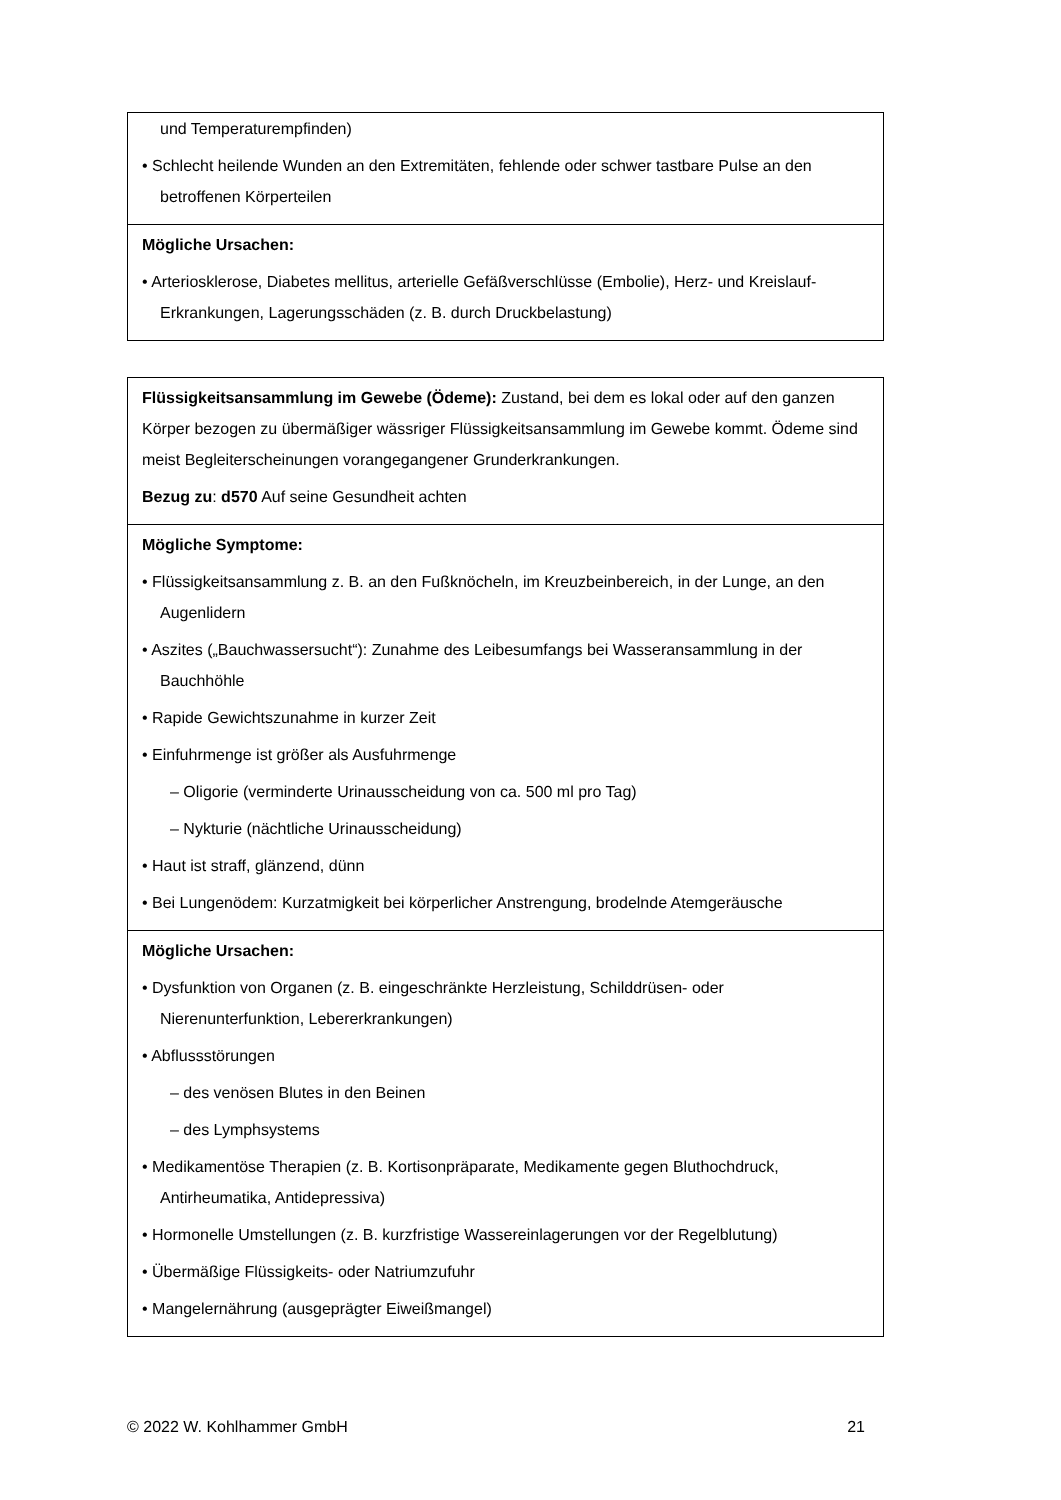| und Temperaturempfinden) • Schlecht heilende Wunden an den Extremitäten, fehlende oder schwer tastbare Pulse an den betroffenen Körperteilen |
| Mögliche Ursachen: • Arteriosklerose, Diabetes mellitus, arterielle Gefäßverschlüsse (Embolie), Herz- und Kreislauf-Erkrankungen, Lagerungsschäden (z. B. durch Druckbelastung) |
| Flüssigkeitsansammlung im Gewebe (Ödeme): Zustand, bei dem es lokal oder auf den ganzen Körper bezogen zu übermäßiger wässriger Flüssigkeitsansammlung im Gewebe kommt. Ödeme sind meist Begleiterscheinungen vorangegangener Grunderkrankungen. Bezug zu : d570 Auf seine Gesundheit achten |
| Mögliche Symptome: • Flüssigkeitsansammlung z. B. an den Fußknöcheln, im Kreuzbeinbereich, in der Lunge, an den Augenlidern • Aszites („Bauchwassersucht“): Zunahme des Leibesumfangs bei Wasseransammlung in der Bauchhöhle • Rapide Gewichtszunahme in kurzer Zeit • Einfuhrmenge ist größer als Ausfuhrmenge – Oligorie (verminderte Urinausscheidung von ca. 500 ml pro Tag) – Nykturie (nächtliche Urinausscheidung) • Haut ist straff, glänzend, dünn • Bei Lungenödem: Kurzatmigkeit bei körperlicher Anstrengung, brodelnde Atemgeräusche |
| Mögliche Ursachen: • Dysfunktion von Organen (z. B. eingeschränkte Herzleistung, Schilddrüsen- oder Nierenunterfunktion, Lebererkrankungen) • Abflussstörungen – des venösen Blutes in den Beinen – des Lymphsystems • Medikamentöse Therapien (z. B. Kortisonpräparate, Medikamente gegen Bluthochdruck, Antirheumatika, Antidepressiva) • Hormonelle Umstellungen (z. B. kurzfristige Wassereinlagerungen vor der Regelblutung) • Übermäßige Flüssigkeits- oder Natriumzufuhr • Mangelernährung (ausgeprägter Eiweißmangel) |
© 2022 W. Kohlhammer GmbH 21